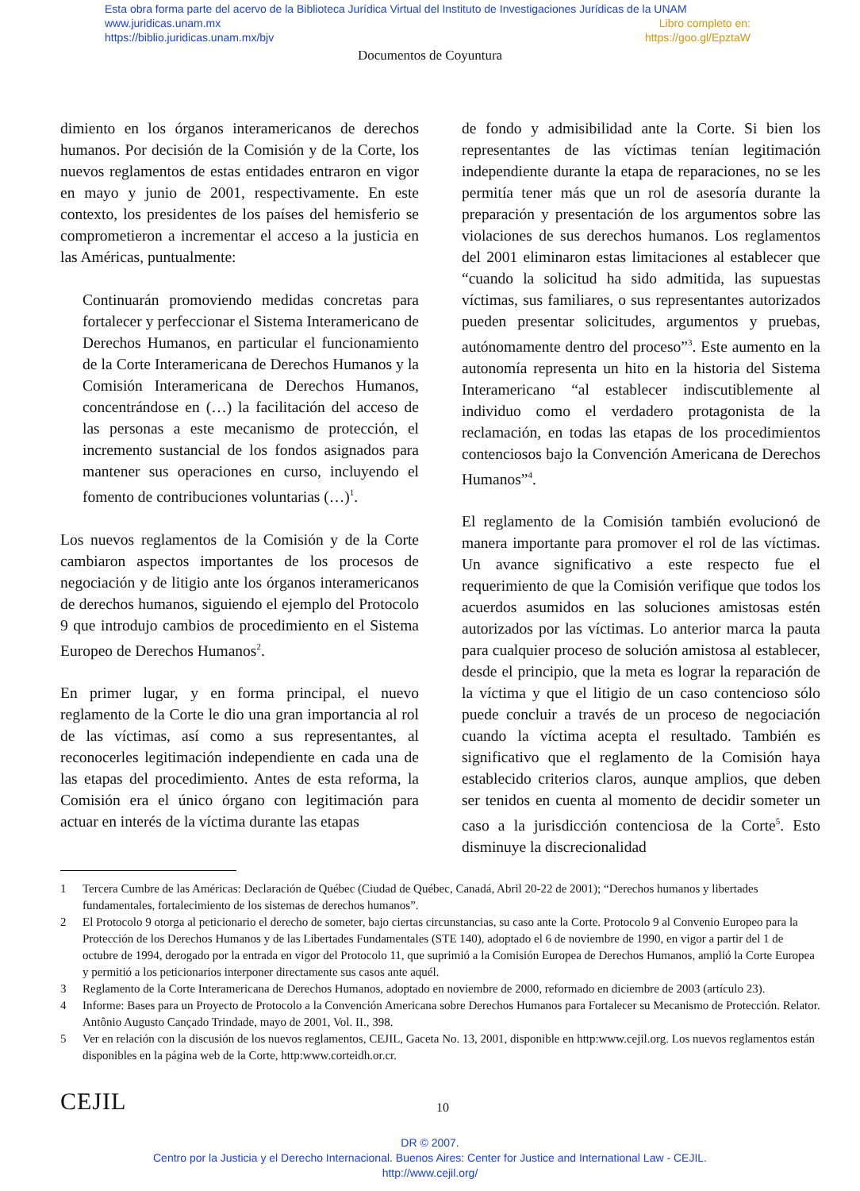Esta obra forma parte del acervo de la Biblioteca Jurídica Virtual del Instituto de Investigaciones Jurídicas de la UNAM
www.juridicas.unam.mx Libro completo en:
https://biblio.juridicas.unam.mx/bjv https://goo.gl/EpztaW
Documentos de Coyuntura
dimiento en los órganos interamericanos de derechos humanos. Por decisión de la Comisión y de la Corte, los nuevos reglamentos de estas entidades entraron en vigor en mayo y junio de 2001, respectivamente. En este contexto, los presidentes de los países del hemisferio se comprometieron a incrementar el acceso a la justicia en las Américas, puntualmente:
Continuarán promoviendo medidas concretas para fortalecer y perfeccionar el Sistema Interamericano de Derechos Humanos, en particular el funcionamiento de la Corte Interamericana de Derechos Humanos y la Comisión Interamericana de Derechos Humanos, concentrándose en (…) la facilitación del acceso de las personas a este mecanismo de protección, el incremento sustancial de los fondos asignados para mantener sus operaciones en curso, incluyendo el fomento de contribuciones voluntarias (…)<sup>1</sup>.
Los nuevos reglamentos de la Comisión y de la Corte cambiaron aspectos importantes de los procesos de negociación y de litigio ante los órganos interamericanos de derechos humanos, siguiendo el ejemplo del Protocolo 9 que introdujo cambios de procedimiento en el Sistema Europeo de Derechos Humanos<sup>2</sup>.
En primer lugar, y en forma principal, el nuevo reglamento de la Corte le dio una gran importancia al rol de las víctimas, así como a sus representantes, al reconocerles legitimación independiente en cada una de las etapas del procedimiento. Antes de esta reforma, la Comisión era el único órgano con legitimación para actuar en interés de la víctima durante las etapas
de fondo y admisibilidad ante la Corte. Si bien los representantes de las víctimas tenían legitimación independiente durante la etapa de reparaciones, no se les permitía tener más que un rol de asesoría durante la preparación y presentación de los argumentos sobre las violaciones de sus derechos humanos. Los reglamentos del 2001 eliminaron estas limitaciones al establecer que “cuando la solicitud ha sido admitida, las supuestas víctimas, sus familiares, o sus representantes autorizados pueden presentar solicitudes, argumentos y pruebas, autónomamente dentro del proceso”<sup>3</sup>. Este aumento en la autonomía representa un hito en la historia del Sistema Interamericano “al establecer indiscutiblemente al individuo como el verdadero protagonista de la reclamación, en todas las etapas de los procedimientos contenciosos bajo la Convención Americana de Derechos Humanos”<sup>4</sup>.
El reglamento de la Comisión también evolucionó de manera importante para promover el rol de las víctimas. Un avance significativo a este respecto fue el requerimiento de que la Comisión verifique que todos los acuerdos asumidos en las soluciones amistosas estén autorizados por las víctimas. Lo anterior marca la pauta para cualquier proceso de solución amistosa al establecer, desde el principio, que la meta es lograr la reparación de la víctima y que el litigio de un caso contencioso sólo puede concluir a través de un proceso de negociación cuando la víctima acepta el resultado. También es significativo que el reglamento de la Comisión haya establecido criterios claros, aunque amplios, que deben ser tenidos en cuenta al momento de decidir someter un caso a la jurisdicción contenciosa de la Corte<sup>5</sup>. Esto disminuye la discrecionalidad
1 Tercera Cumbre de las Américas: Declaración de Québec (Ciudad de Québec, Canadá, Abril 20-22 de 2001); “Derechos humanos y libertades fundamentales, fortalecimiento de los sistemas de derechos humanos”.
2 El Protocolo 9 otorga al peticionario el derecho de someter, bajo ciertas circunstancias, su caso ante la Corte. Protocolo 9 al Convenio Europeo para la Protección de los Derechos Humanos y de las Libertades Fundamentales (STE 140), adoptado el 6 de noviembre de 1990, en vigor a partir del 1 de octubre de 1994, derogado por la entrada en vigor del Protocolo 11, que suprimió a la Comisión Europea de Derechos Humanos, amplió la Corte Europea y permitió a los peticionarios interponer directamente sus casos ante aquél.
3 Reglamento de la Corte Interamericana de Derechos Humanos, adoptado en noviembre de 2000, reformado en diciembre de 2003 (artículo 23).
4 Informe: Bases para un Proyecto de Protocolo a la Convención Americana sobre Derechos Humanos para Fortalecer su Mecanismo de Protección. Relator. Antônio Augusto Cançado Trindade, mayo de 2001, Vol. II., 398.
5 Ver en relación con la discusión de los nuevos reglamentos, CEJIL, Gaceta No. 13, 2001, disponible en http:www.cejil.org. Los nuevos reglamentos están disponibles en la página web de la Corte, http:www.corteidh.or.cr.
CEJIL 10
DR © 2007.
Centro por la Justicia y el Derecho Internacional. Buenos Aires: Center for Justice and International Law - CEJIL.
http://www.cejil.org/